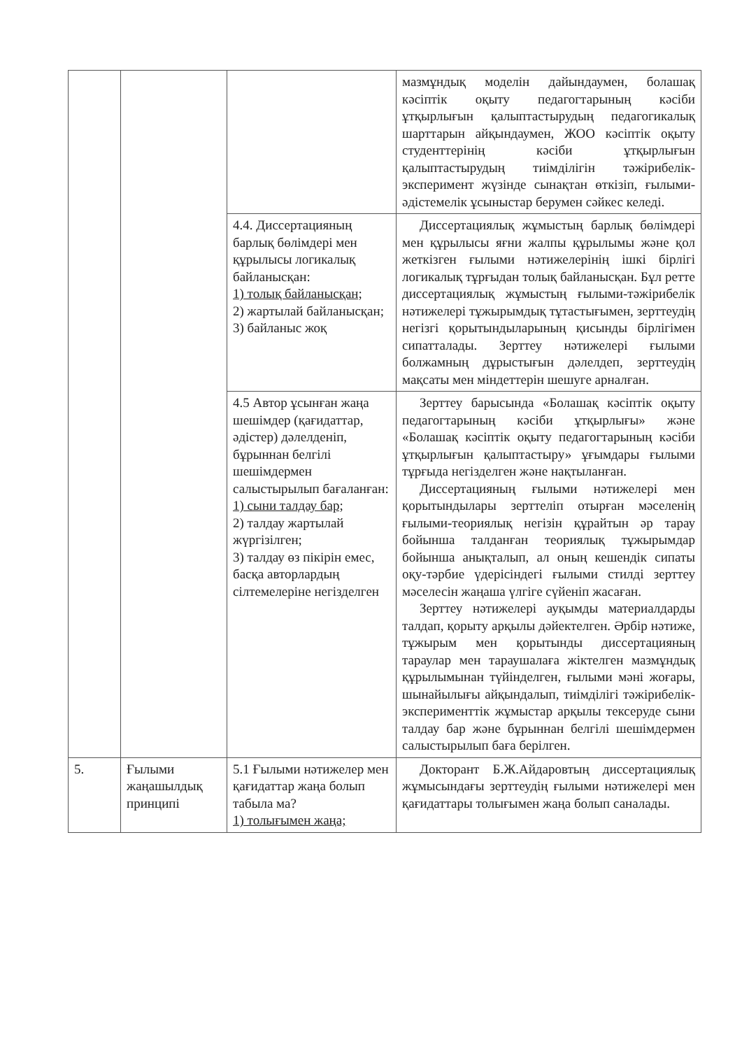| | | | мазмұндық моделін дайындаумен, болашақ кәсіптік оқыту педагогтарының кәсіби ұтқырлығын қалыптастырудың педагогикалық шарттарын айқындаумен, ЖОО кәсіптік оқыту студенттерінің кәсіби ұтқырлығын қалыптастырудың тиімділігін тәжірибелік-эксперимент жүзінде сынақтан өткізіп, ғылыми-әдістемелік ұсыныстар берумен сәйкес келеді. |
| | | 4.4. Диссертацияның барлық бөлімдері мен құрылысы логикалық байланысқан: 1) толық байланысқан; 2) жартылай байланысқан; 3) байланыс жоқ | Диссертациялық жұмыстың барлық бөлімдері мен құрылысы яғни жалпы құрылымы және қол жеткізген ғылыми нәтижелерінің ішкі бірлігі логикалық тұрғыдан толық байланысқан. Бұл ретте диссертациялық жұмыстың ғылыми-тәжірибелік нәтижелері тұжырымдық тұтастығымен, зерттеудің негізгі қорытындыларының қисынды бірлігімен сипатталады. Зерттеу нәтижелері ғылыми болжамның дұрыстығын дәлелдеп, зерттеудің мақсаты мен міндеттерін шешуге арналған. |
| | | 4.5 Автор ұсынған жаңа шешімдер (қағидаттар, әдістер) дәлелденіп, бұрыннан белгілі шешімдермен салыстырылып бағаланған: 1) сыни талдау бар; 2) талдау жартылай жүргізілген; 3) талдау өз пікірін емес, басқа авторлардың сілтемелеріне негізделген | Зерттеу барысында «Болашақ кәсіптік оқыту педагогтарының кәсіби ұтқырлығы» және «Болашақ кәсіптік оқыту педагогтарының кәсіби ұтқырлығын қалыптастыру» ұғымдары ғылыми тұрғыда негізделген және нақтыланған. Диссертацияның ғылыми нәтижелері мен қорытындылары зерттеліп отырған мәселенің ғылыми-теориялық негізін құрайтын әр тарау бойынша талданған теориялық тұжырымдар бойынша анықталып, ал оның кешендік сипаты оқу-тәрбие үдерісіндегі ғылыми стилді зерттеу мәселесін жаңаша үлгіге сүйеніп жасаған. Зерттеу нәтижелері ауқымды материалдарды талдап, қорыту арқылы дәйектелген. Әрбір нәтиже, тұжырым мен қорытынды диссертацияның тараулар мен тараушалаға жіктелген мазмұндық құрылымынан түйінделген, ғылыми мәні жоғары, шынайылығы айқындалып, тиімділігі тәжірибелік-эксперименттік жұмыстар арқылы тексеруде сыни талдау бар және бұрыннан белгілі шешімдермен салыстырылып баға берілген. |
| 5. | Ғылыми жаңашылдық принципі | 5.1 Ғылыми нәтижелер мен қағидаттар жаңа болып табыла ма? 1) толығымен жаңа; | Докторант Б.Ж.Айдаровтың диссертациялық жұмысындағы зерттеудің ғылыми нәтижелері мен қағидаттары толығымен жаңа болып саналады. |